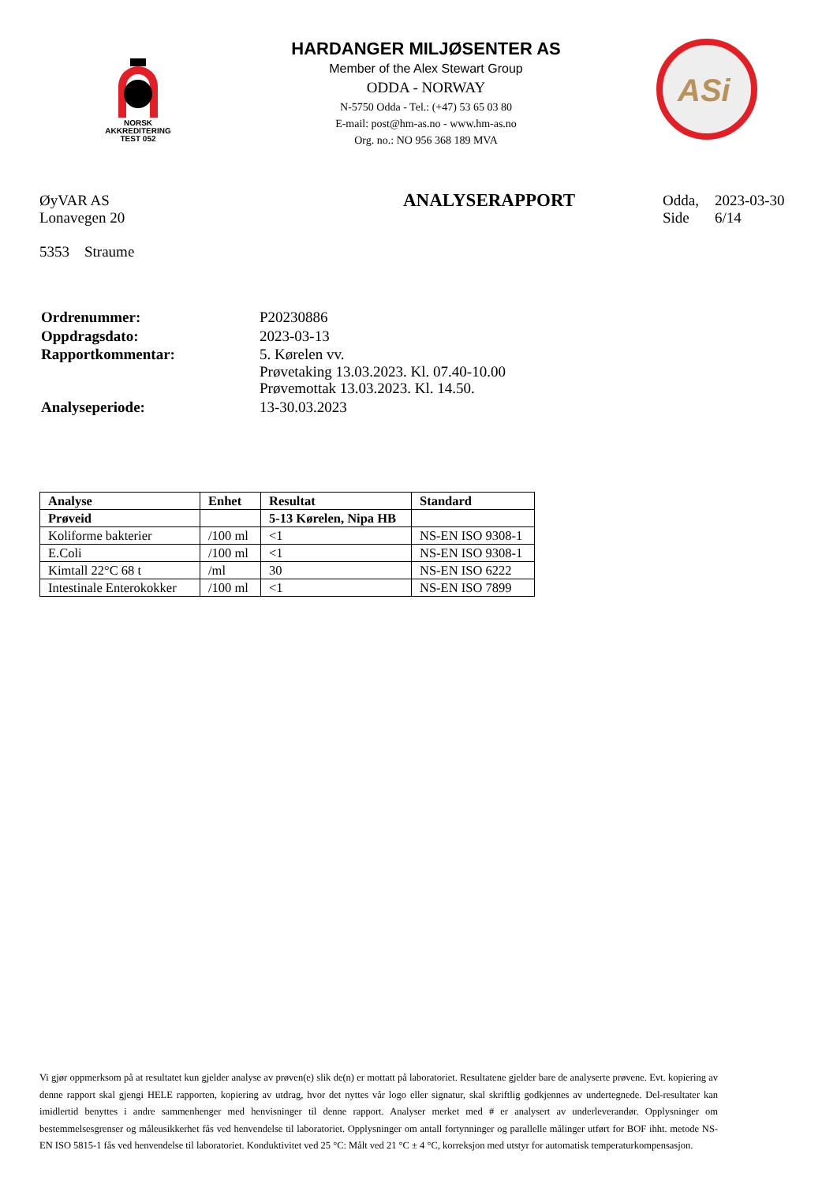NORSK
AKKREDITERING
TEST 052
HARDANGER MILJØSENTER AS
Member of the Alex Stewart Group
ODDA - NORWAY
N-5750 Odda - Tel.: (+47) 53 65 03 80
E-mail: post@hm-as.no - www.hm-as.no
Org. no.: NO 956 368 189 MVA
ASi
ØyVAR AS
Lonavegen 20
5353 Straume
ANALYSERAPPORT
| Odda, | 2023-03-30 |
| Side | 6/14 |
| Ordrenummer: | P20230886 |
| Oppdragsdato: | 2023-03-13 |
| Rapportkommentar: | 5. Kørelen vv. Prøvetaking 13.03.2023. Kl. 07.40-10.00 Prøvemottak 13.03.2023. Kl. 14.50. |
| Analyseperiode: | 13-30.03.2023 |
| Analyse | Enhet | Resultat | Standard |
| --- | --- | --- | --- |
| Prøveid | | 5-13 Kørelen, Nipa HB | |
| Koliforme bakterier | /100 ml | <1 | NS-EN ISO 9308-1 |
| E.Coli | /100 ml | <1 | NS-EN ISO 9308-1 |
| Kimtall 22°C 68 t | /ml | 30 | NS-EN ISO 6222 |
| Intestinale Enterokokker | /100 ml | <1 | NS-EN ISO 7899 |
Vi gjør oppmerksom på at resultatet kun gjelder analyse av prøven(e) slik de(n) er mottatt på laboratoriet. Resultatene gjelder bare de analyserte prøvene. Evt. kopiering av denne rapport skal gjengi HELE rapporten, kopiering av utdrag, hvor det nyttes vår logo eller signatur, skal skriftlig godkjennes av undertegnede. Del-resultater kan imidlertid benyttes i andre sammenhenger med henvisninger til denne rapport. Analyser merket med # er analysert av underleverandør. Opplysninger om bestemmelsesgrenser og måleusikkerhet fås ved henvendelse til laboratoriet. Opplysninger om antall fortynninger og parallelle målinger utført for BOF ihht. metode NS-EN ISO 5815-1 fås ved henvendelse til laboratoriet. Konduktivitet ved 25 °C: Målt ved 21 °C ± 4 °C, korreksjon med utstyr for automatisk temperaturkompensasjon.